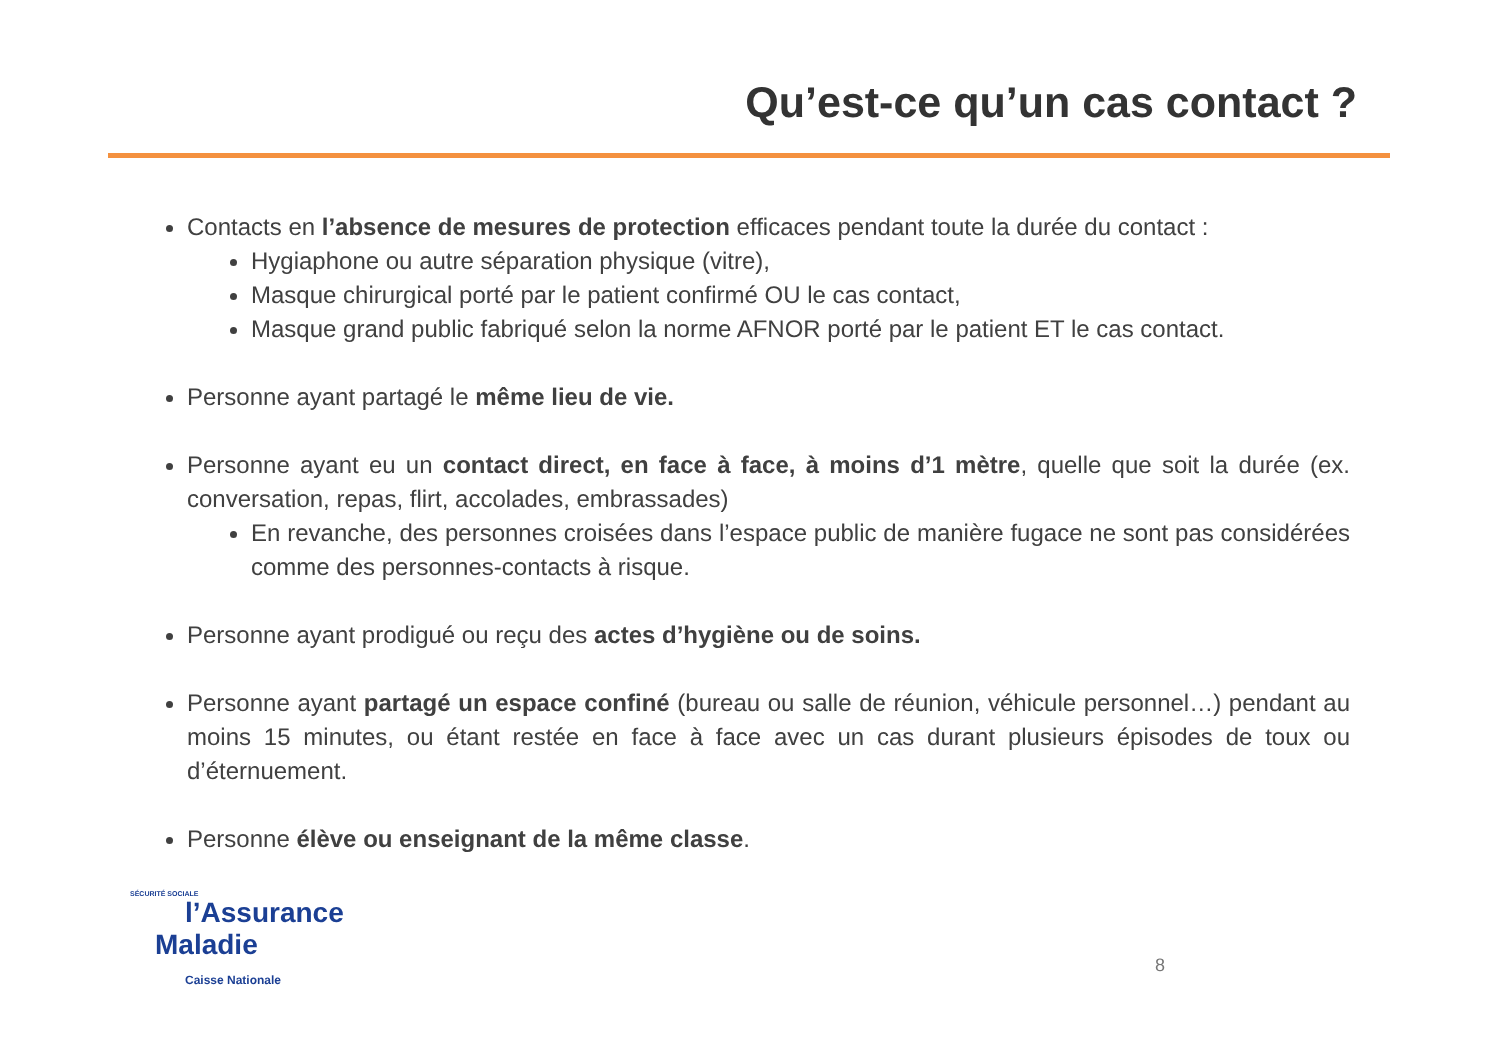Qu’est-ce qu’un cas contact ?
Contacts en l’absence de mesures de protection efficaces pendant toute la durée du contact :
Hygiaphone ou autre séparation physique (vitre),
Masque chirurgical porté par le patient confirmé OU le cas contact,
Masque grand public fabriqué selon la norme AFNOR porté par le patient ET le cas contact.
Personne ayant partagé le même lieu de vie.
Personne ayant eu un contact direct, en face à face, à moins d’1 mètre, quelle que soit la durée (ex. conversation, repas, flirt, accolades, embrassades)
En revanche, des personnes croisées dans l’espace public de manière fugace ne sont pas considérées comme des personnes-contacts à risque.
Personne ayant prodigué ou reçu des actes d’hygiène ou de soins.
Personne ayant partagé un espace confiné (bureau ou salle de réunion, véhicule personnel…) pendant au moins 15 minutes, ou étant restée en face à face avec un cas durant plusieurs épisodes de toux ou d’éternuement.
Personne élève ou enseignant de la même classe.
SÉCURITÉ SOCIALE
l’Assurance
Maladie
Caisse Nationale
8